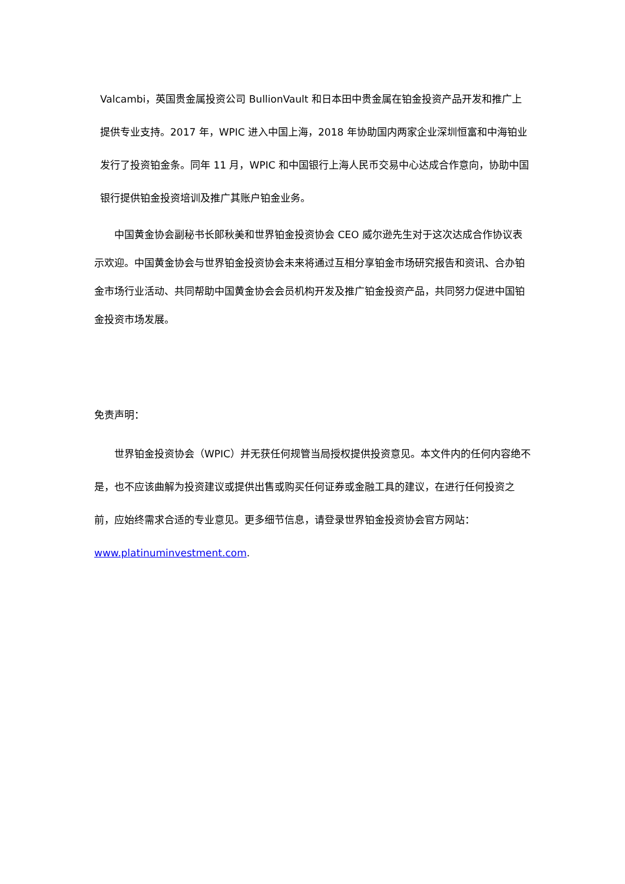Valcambi，英国贵金属投资公司 BullionVault 和日本田中贵金属在铂金投资产品开发和推广上提供专业支持。2017 年，WPIC 进入中国上海，2018 年协助国内两家企业深圳恒富和中海铂业发行了投资铂金条。同年 11 月，WPIC 和中国银行上海人民币交易中心达成合作意向，协助中国银行提供铂金投资培训及推广其账户铂金业务。
  中国黄金协会副秘书长郎秋美和世界铂金投资协会 CEO 威尔逊先生对于这次达成合作协议表示欢迎。中国黄金协会与世界铂金投资协会未来将通过互相分享铂金市场研究报告和资讯、合办铂金市场行业活动、共同帮助中国黄金协会会员机构开发及推广铂金投资产品，共同努力促进中国铂金投资市场发展。
免责声明：
  世界铂金投资协会（WPIC）并无获任何规管当局授权提供投资意见。本文件内的任何内容绝不是，也不应该曲解为投资建议或提供出售或购买任何证券或金融工具的建议，在进行任何投资之前，应始终需求合适的专业意见。更多细节信息，请登录世界铂金投资协会官方网站：www.platinuminvestment.com.